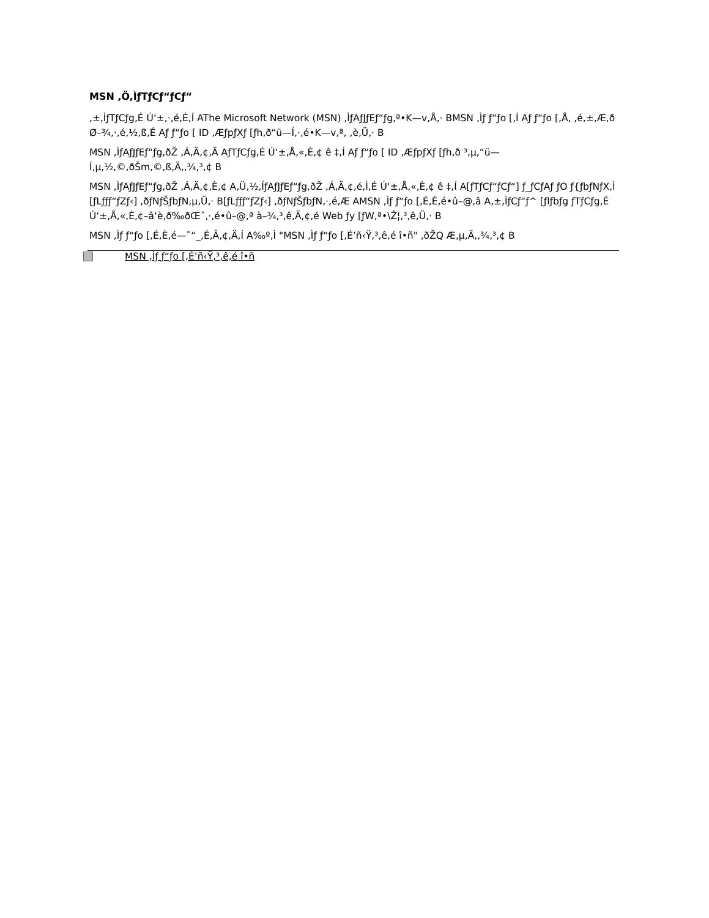MSN ,Ö,ÌƒTƒCƒ“ƒCƒ“
,±,ÌƒTƒCƒg,É Ú‘±,·,é,É,Í AThe Microsoft Network (MSN) ,ÌƒAƒJƒEƒ“ƒg,ª•K—v,Å,· BMSN ,Ìƒ ƒ“ƒo [,Í Aƒ ƒ“ƒo [,Å, ,é,±,Æ,ð Ø–¾,·,é,½,ß,É Aƒ ƒ“ƒo [ ID ,ÆƒpƒXƒ [ƒh,ð“ü—Í,·,é•K—v,ª, ,è,Ü,· B
MSN ,ÌƒAƒJƒEƒ“ƒg,ðŽ ,Á,Ä,¢,Ä AƒTƒCƒg,É Ú‘±,Å,«,È,¢ ê ‡,Í Aƒ ƒ“ƒo [ ID ,ÆƒpƒXƒ [ƒh,ð ³,µ,“ü—Í,µ,½,©,ðŠm,©,ß,Ä,,¾,³,¢ B
MSN ,ÌƒAƒJƒEƒ“ƒg,ðŽ ,Á,Ä,¢,È,¢ A,Ü,½,ÍƒAƒJƒEƒ“ƒg,ðŽ ,Á,Ä,¢,é,Ì,É Ú‘±,Å,«,È,¢ ê ‡,Í A[ƒTƒCƒ“ƒCƒ“] ƒ_ƒCƒAƒ ƒO ƒ{ƒbƒNƒX,Ì [ƒLƒƒƒ“ƒZƒ‹] ,ðƒNƒŠƒbƒN,µ,Ü,· B[ƒLƒƒƒ“ƒZƒ‹] ,ðƒNƒŠƒbƒN,·,é,Æ AMSN ,Ìƒ ƒ“ƒo [,É,È,é•û–@,â A,±,ÌƒCƒ“ƒ^ [ƒlƒbƒg ƒTƒCƒg,É Ú‘±,Å,«,È,¢–â‘è,ð‰ðŒˆ,·,é•û–@,ª à–¾,³,ê,Ä,¢,é Web ƒy [ƒW,ª•\Ž¦,³,ê,Ü,· B
MSN ,Ìƒ ƒ“ƒo [,É,È,é—˜“_,É,Â,¢,Ä,Í A‰º,Ì "MSN ,Ìƒ ƒ“ƒo [,É’ñ‹Ÿ,³,ê,é î•ñ" ,ðŽQ Æ,µ,Ä,,¾,³,¢ B
MSN ,Ìƒ ƒ“ƒo [,É’ñ‹Ÿ,³,ê,é î•ñ